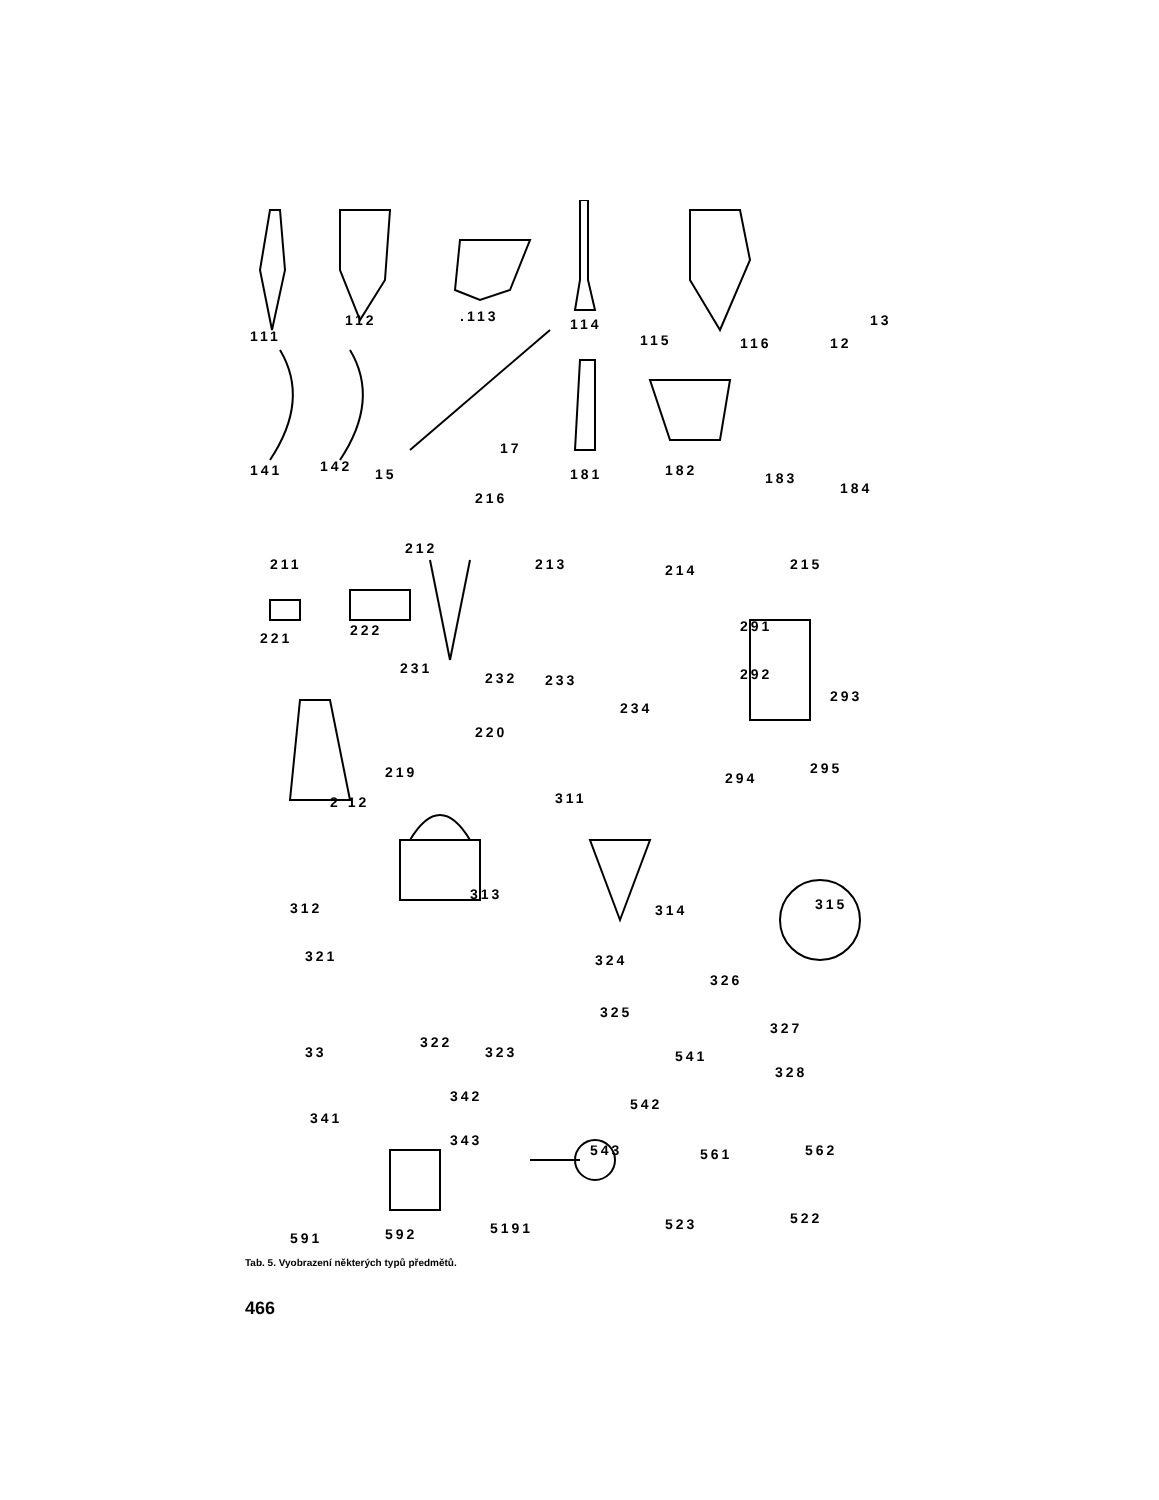111
112 .113 114
115 116 12
13
141 142 15
17
181 182 183
184
216
211
212
213 214 215
221 222
231
232 233
234
291
292
293
220
219
2 12 311
294
295
312
313
314 315
321 324
326
325
327
33
322
323 541
328
342 542
341
343
543 561 562
591 592 5191 523 522
Tab. 5. Vyobrazení některých typů předmětů.
466